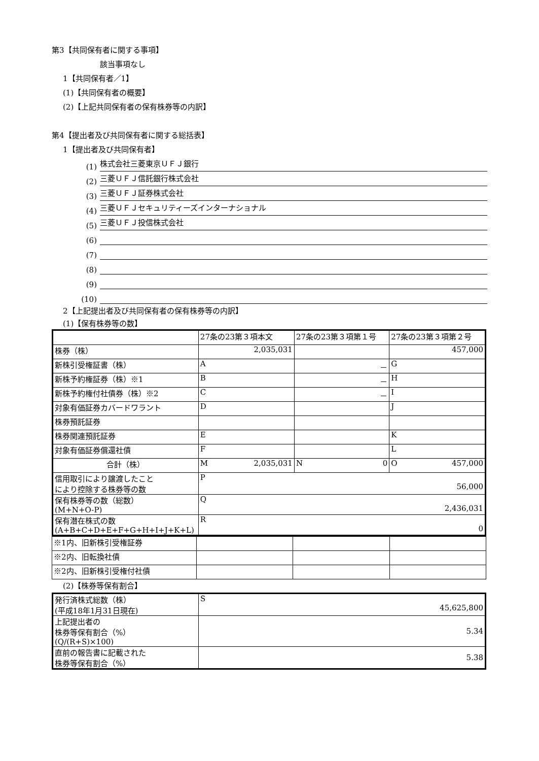第3【共同保有者に関する事項】
該当事項なし
1【共同保有者／1】
(1)【共同保有者の概要】
(2)【上記共同保有者の保有株券等の内訳】
第4【提出者及び共同保有者に関する総括表】
1【提出者及び共同保有者】
(1) 株式会社三菱東京ＵＦＪ銀行
(2) 三菱ＵＦＪ信託銀行株式会社
(3) 三菱ＵＦＪ証券株式会社
(4) 三菱ＵＦＪセキュリティーズインターナショナル
(5) 三菱ＵＦＪ投信株式会社
(6)
(7)
(8)
(9)
(10)
2【上記提出者及び共同保有者の保有株券等の内訳】
(1)【保有株券等の数】
| | 27条の23第３項本文 | 27条の23第３項第１号 | 27条の23第３項第２号 |
| 株券（株） | 2,035,031 | | 457,000 |
| 新株引受権証書（株） | A | － | G |
| 新株予約権証券（株）※1 | B | － | H |
| 新株予約権付社債券（株）※2 | C | － | I |
| 対象有価証券カバードワラント | D | | J |
| 株券預託証券 | | | |
| 株券関連預託証券 | E | | K |
| 対象有価証券償還社債 | F | | L |
| 合計（株） | M 2,035,031 | N 0 | O 457,000 |
| 信用取引により譲渡したこと により控除する株券等の数 | P 56,000 | | |
| 保有株券等の数（総数） (M+N+O-P) | Q 2,436,031 | | |
| 保有潜在株式の数 (A+B+C+D+E+F+G+H+I+J+K+L) | R 0 | | |
| ※1内、旧新株引受権証券 | | | |
| ※2内、旧転換社債 | | | |
| ※2内、旧新株引受権付社債 | | | |
(2)【株券等保有割合】
| 発行済株式総数（株） (平成18年1月31日現在) | S 45,625,800 |
| 上記提出者の 株券等保有割合（%） (Q/(R+S)×100) | 5.34 |
| 直前の報告書に記載された 株券等保有割合（%） | 5.38 |